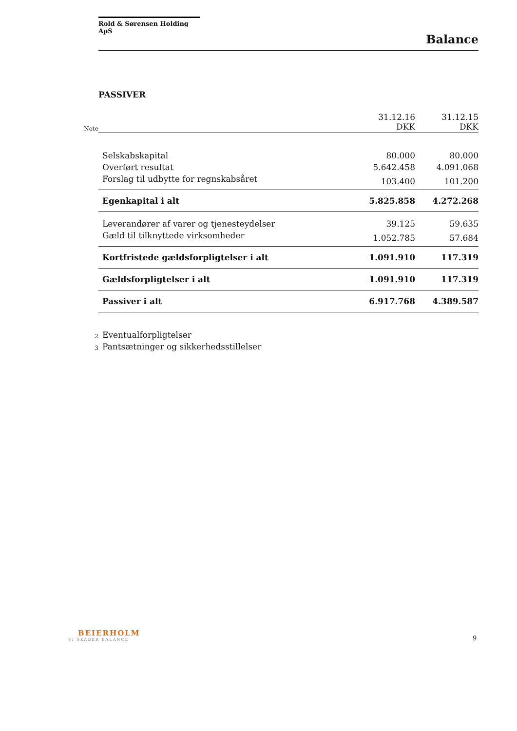Rold & Sørensen Holding ApS
Balance
PASSIVER
| Note | | | 31.12.16 DKK | 31.12.15 DKK |
| --- | --- | --- | --- | --- |
| | | Selskabskapital | 80.000 | 80.000 |
| | | Overført resultat | 5.642.458 | 4.091.068 |
| | | Forslag til udbytte for regnskabsåret | 103.400 | 101.200 |
| | | Egenkapital i alt | 5.825.858 | 4.272.268 |
| | | Leverandører af varer og tjenesteydelser | 39.125 | 59.635 |
| | | Gæld til tilknyttede virksomheder | 1.052.785 | 57.684 |
| | | Kortfristede gældsforpligtelser i alt | 1.091.910 | 117.319 |
| | | Gældsforpligtelser i alt | 1.091.910 | 117.319 |
| | | Passiver i alt | 6.917.768 | 4.389.587 |
| 2 | | Eventualforpligtelser | | |
| 3 | | Pantsætninger og sikkerhedsstillelser | | |
BEIERHOLM
VI SKABER BALANCE
9